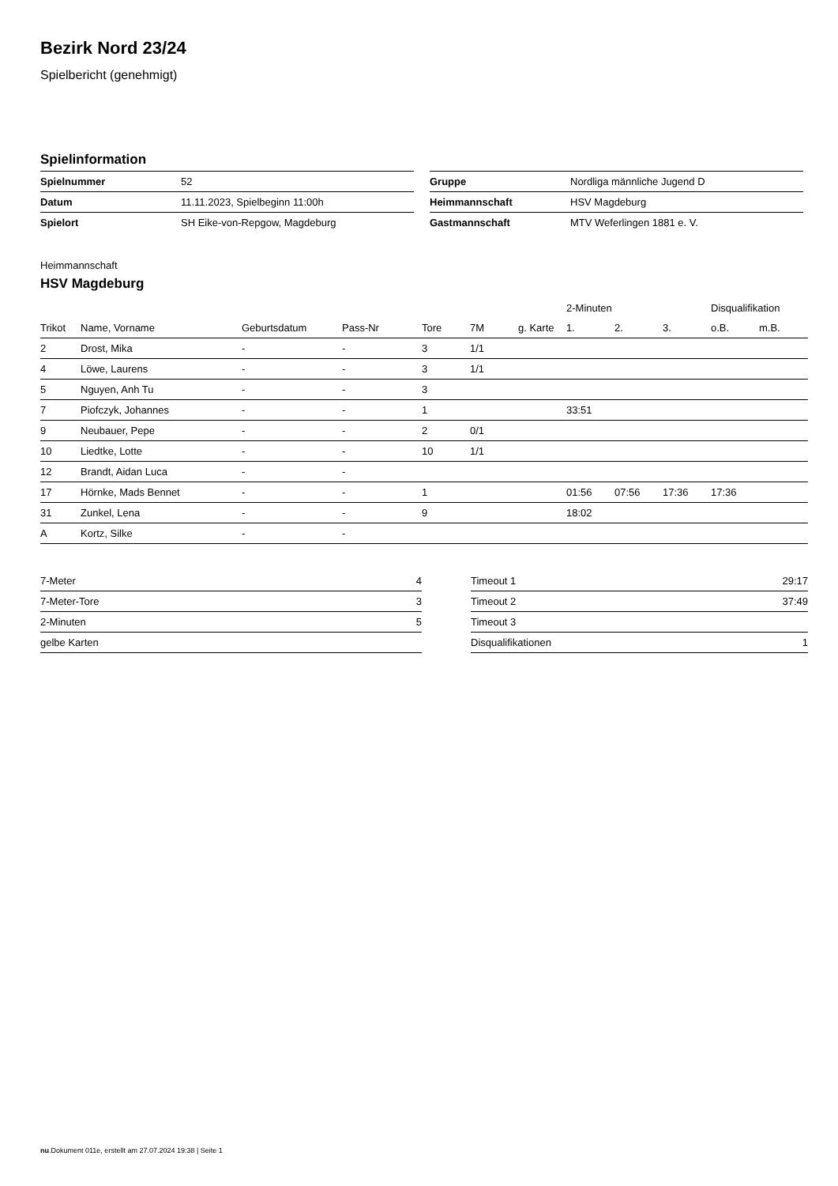Bezirk Nord 23/24
Spielbericht (genehmigt)
Spielinformation
| Spielnummer | 52 |
| Datum | 11.11.2023, Spielbeginn 11:00h |
| Spielort | SH Eike-von-Repgow, Magdeburg |
| Gruppe | Nordliga männliche Jugend D |
| Heimmannschaft | HSV Magdeburg |
| Gastmannschaft | MTV Weferlingen 1881 e. V. |
Heimmannschaft
HSV Magdeburg
| | | | | | | | 2-Minuten | | | Disqualifikation | |
| --- | --- | --- | --- | --- | --- | --- | --- | --- | --- | --- | --- |
| Trikot | Name, Vorname | Geburtsdatum | Pass-Nr | Tore | 7M | g. Karte | 1. | 2. | 3. | o.B. | m.B. |
| 2 | Drost, Mika | - | - | 3 | 1/1 | | | | | | |
| 4 | Löwe, Laurens | - | - | 3 | 1/1 | | | | | | |
| 5 | Nguyen, Anh Tu | - | - | 3 | | | | | | | |
| 7 | Piofczyk, Johannes | - | - | 1 | | | 33:51 | | | | |
| 9 | Neubauer, Pepe | - | - | 2 | 0/1 | | | | | | |
| 10 | Liedtke, Lotte | - | - | 10 | 1/1 | | | | | | |
| 12 | Brandt, Aidan Luca | - | - | | | | | | | | |
| 17 | Hörnke, Mads Bennet | - | - | 1 | | | 01:56 | 07:56 | 17:36 | 17:36 | |
| 31 | Zunkel, Lena | - | - | 9 | | | 18:02 | | | | |
| A | Kortz, Silke | - | - | | | | | | | | |
| 7-Meter | 4 |
| 7-Meter-Tore | 3 |
| 2-Minuten | 5 |
| gelbe Karten | |
| Timeout 1 | 29:17 |
| Timeout 2 | 37:49 |
| Timeout 3 | |
| Disqualifikationen | 1 |
nu.Dokument 011e, erstellt am 27.07.2024 19:38 | Seite 1